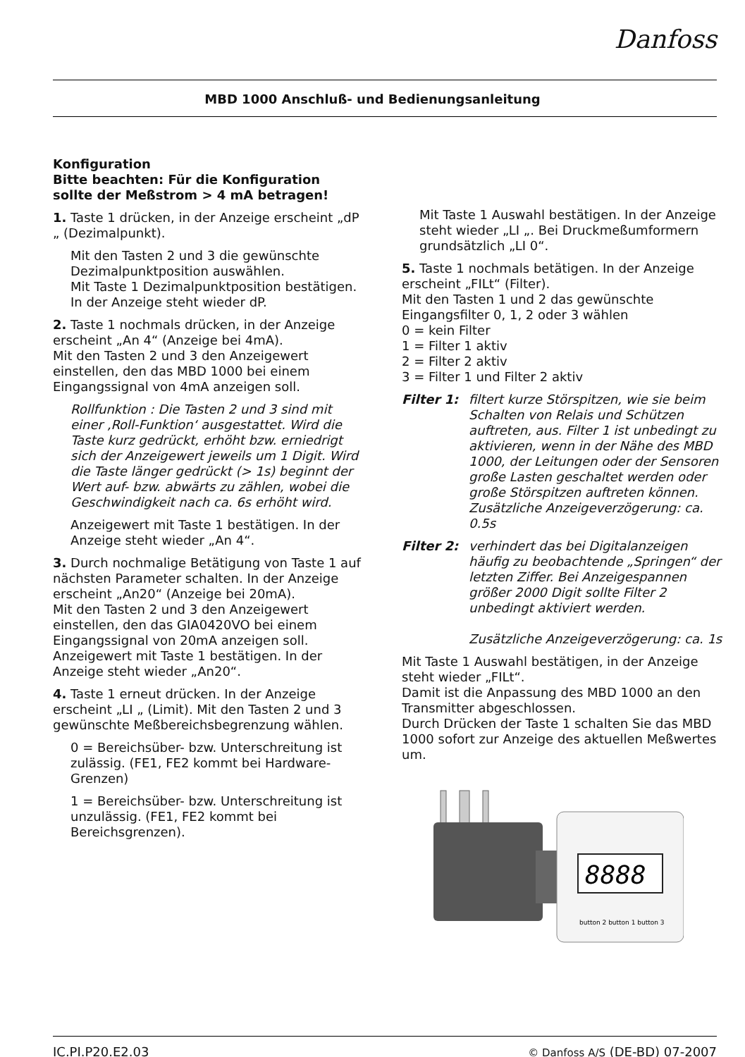Danfoss
MBD 1000 Anschluß- und Bedienungsanleitung
Konfiguration
Bitte beachten: Für die Konfiguration sollte der Meßstrom > 4 mA betragen!
1. Taste 1 drücken, in der Anzeige erscheint „dP „ (Dezimalpunkt).
Mit den Tasten 2 und 3 die gewünschte Dezimalpunktposition auswählen.
Mit Taste 1 Dezimalpunktposition bestätigen. In der Anzeige steht wieder dP.
2. Taste 1 nochmals drücken, in der Anzeige erscheint „An 4“ (Anzeige bei 4mA).
Mit den Tasten 2 und 3 den Anzeigewert einstellen, den das MBD 1000 bei einem Eingangssignal von 4mA anzeigen soll.
Rollfunktion : Die Tasten 2 und 3 sind mit einer ‚Roll-Funktion‘ ausgestattet. Wird die Taste kurz gedrückt, erhöht bzw. erniedrigt sich der Anzeigewert jeweils um 1 Digit. Wird die Taste länger gedrückt (> 1s) beginnt der Wert auf- bzw. abwärts zu zählen, wobei die Geschwindigkeit nach ca. 6s erhöht wird.
Anzeigewert mit Taste 1 bestätigen. In der Anzeige steht wieder „An 4“.
3. Durch nochmalige Betätigung von Taste 1 auf nächsten Parameter schalten. In der Anzeige erscheint „An20“ (Anzeige bei 20mA).
Mit den Tasten 2 und 3 den Anzeigewert einstellen, den das GIA0420VO bei einem Eingangssignal von 20mA anzeigen soll.
Anzeigewert mit Taste 1 bestätigen. In der Anzeige steht wieder „An20“.
4. Taste 1 erneut drücken. In der Anzeige erscheint „LI „ (Limit). Mit den Tasten 2 und 3 gewünschte Meßbereichsbegrenzung wählen.
0 = Bereichsüber- bzw. Unterschreitung ist zulässig. (FE1, FE2 kommt bei Hardware-Grenzen)
1 = Bereichsüber- bzw. Unterschreitung ist unzulässig. (FE1, FE2 kommt bei Bereichsgrenzen).
Mit Taste 1 Auswahl bestätigen. In der Anzeige steht wieder „LI „. Bei Druckmeßumformern grundsätzlich „LI 0“.
5. Taste 1 nochmals betätigen. In der Anzeige erscheint „FILt“ (Filter).
Mit den Tasten 1 und 2 das gewünschte Eingangsfilter 0, 1, 2 oder 3 wählen
0 = kein Filter
1 = Filter 1 aktiv
2 = Filter 2 aktiv
3 = Filter 1 und Filter 2 aktiv
Filter 1:
filtert kurze Störspitzen, wie sie beim Schalten von Relais und Schützen auftreten, aus. Filter 1 ist unbedingt zu aktivieren, wenn in der Nähe des MBD 1000, der Leitungen oder der Sensoren große Lasten geschaltet werden oder große Störspitzen auftreten können.
Zusätzliche Anzeigeverzögerung: ca. 0.5s
Filter 2:
verhindert das bei Digitalanzeigen häufig zu beobachtende „Springen“ der letzten Ziffer. Bei Anzeigespannen größer 2000 Digit sollte Filter 2 unbedingt aktiviert werden.
Zusätzliche Anzeigeverzögerung: ca. 1s
Mit Taste 1 Auswahl bestätigen, in der Anzeige steht wieder „FILt“.
Damit ist die Anpassung des MBD 1000 an den Transmitter abgeschlossen.
Durch Drücken der Taste 1 schalten Sie das MBD 1000 sofort zur Anzeige des aktuellen Meßwertes um.
8888
button 2 button 1 button 3
IC.PI.P20.E2.03 © Danfoss A/S (DE-BD) 07-2007